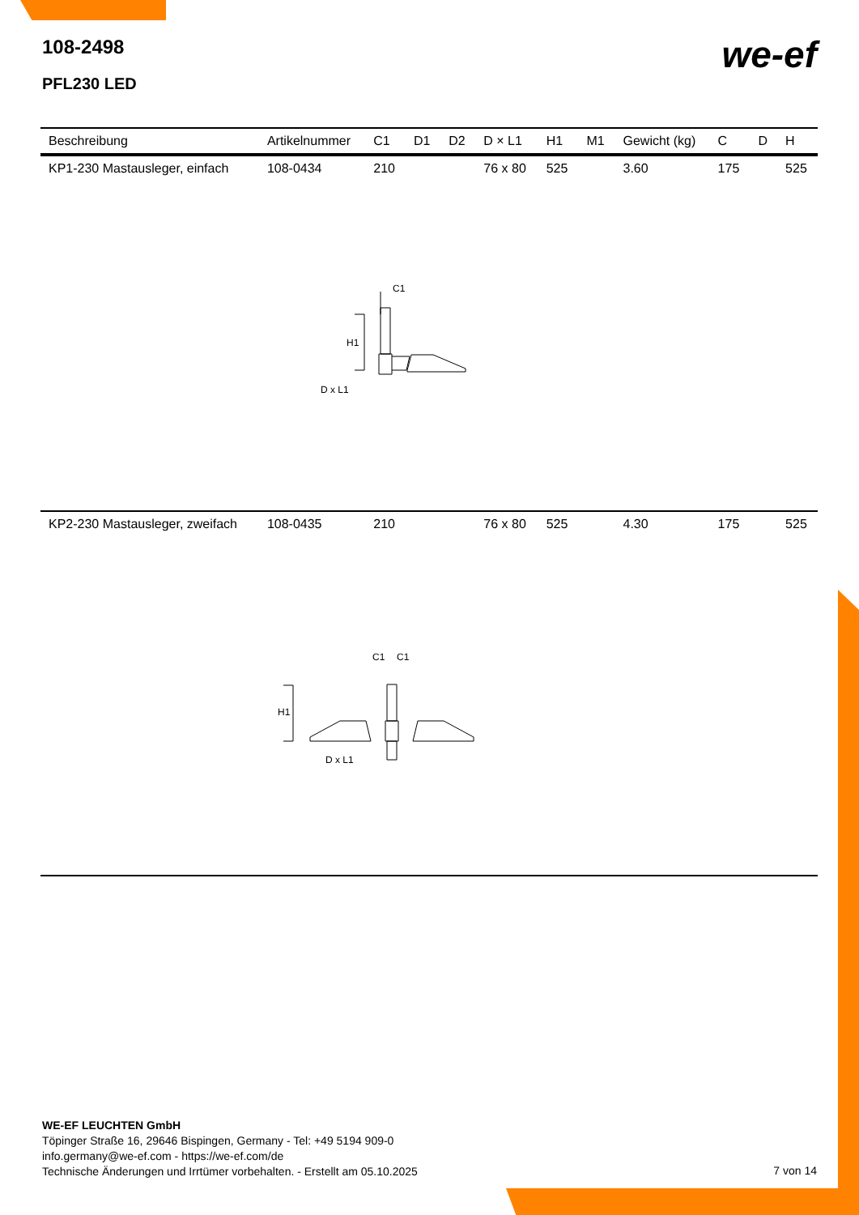108-2498
PFL230 LED
we-ef
| Beschreibung | Artikelnummer | C1 | D1 | D2 | D × L1 | H1 | M1 | Gewicht (kg) | C | D | H |
| --- | --- | --- | --- | --- | --- | --- | --- | --- | --- | --- | --- |
| KP1-230 Mastausleger, einfach | 108-0434 | 210 | | | 76 x 80 | 525 | | 3.60 | 175 | | 525 |
| KP2-230 Mastausleger, zweifach | 108-0435 | 210 | | | 76 x 80 | 525 | | 4.30 | 175 | | 525 |
C1
H1
D x L1
C1
C1
H1
D x L1
WE-EF LEUCHTEN GmbH
Töpinger Straße 16, 29646 Bispingen, Germany - Tel: +49 5194 909-0
info.germany@we-ef.com - https://we-ef.com/de
Technische Änderungen und Irrtümer vorbehalten. - Erstellt am 05.10.2025
7 von 14